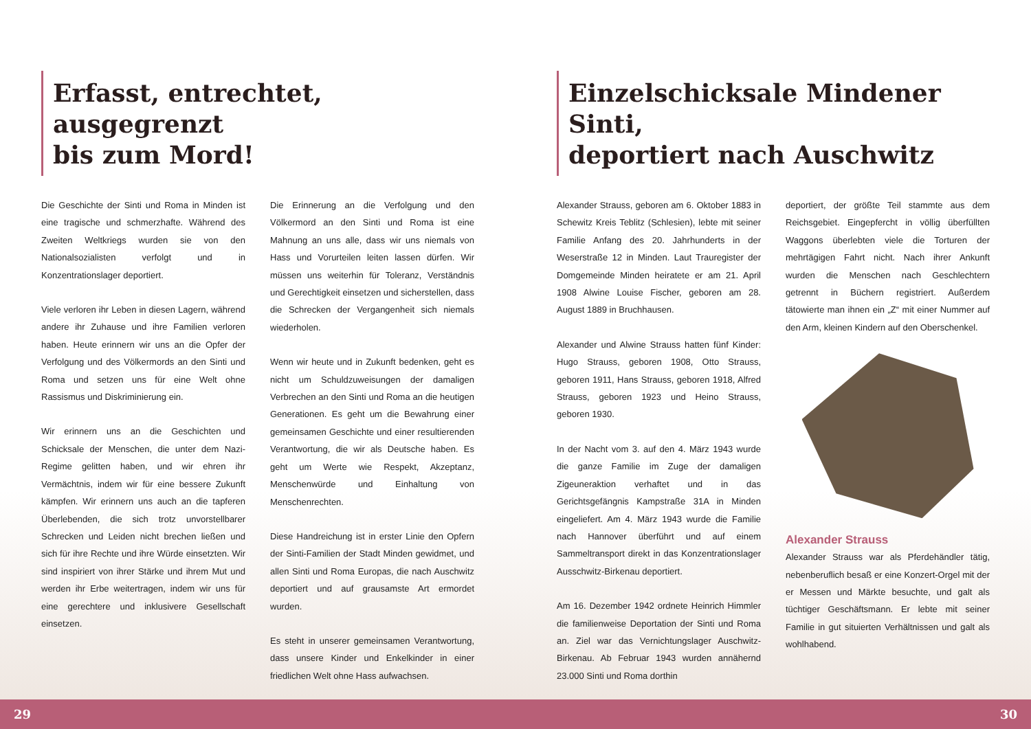Erfasst, entrechtet, ausgegrenzt
bis zum Mord!
Die Geschichte der Sinti und Roma in Minden ist eine tragische und schmerzhafte. Während des Zweiten Weltkriegs wurden sie von den Nationalsozialisten verfolgt und in Konzentrationslager deportiert.
Viele verloren ihr Leben in diesen Lagern, während andere ihr Zuhause und ihre Familien verloren haben. Heute erinnern wir uns an die Opfer der Verfolgung und des Völkermords an den Sinti und Roma und setzen uns für eine Welt ohne Rassismus und Diskriminierung ein.
Wir erinnern uns an die Geschichten und Schicksale der Menschen, die unter dem Nazi-Regime gelitten haben, und wir ehren ihr Vermächtnis, indem wir für eine bessere Zukunft kämpfen. Wir erinnern uns auch an die tapferen Überlebenden, die sich trotz unvorstellbarer Schrecken und Leiden nicht brechen ließen und sich für ihre Rechte und ihre Würde einsetzten. Wir sind inspiriert von ihrer Stärke und ihrem Mut und werden ihr Erbe weitertragen, indem wir uns für eine gerechtere und inklusivere Gesellschaft einsetzen.
Die Erinnerung an die Verfolgung und den Völkermord an den Sinti und Roma ist eine Mahnung an uns alle, dass wir uns niemals von Hass und Vorurteilen leiten lassen dürfen. Wir müssen uns weiterhin für Toleranz, Verständnis und Gerechtigkeit einsetzen und sicherstellen, dass die Schrecken der Vergangenheit sich niemals wiederholen.
Wenn wir heute und in Zukunft bedenken, geht es nicht um Schuldzuweisungen der damaligen Verbrechen an den Sinti und Roma an die heutigen Generationen. Es geht um die Bewahrung einer gemeinsamen Geschichte und einer resultierenden Verantwortung, die wir als Deutsche haben. Es geht um Werte wie Respekt, Akzeptanz, Menschenwürde und Einhaltung von Menschenrechten.
Diese Handreichung ist in erster Linie den Opfern der Sinti-Familien der Stadt Minden gewidmet, und allen Sinti und Roma Europas, die nach Auschwitz deportiert und auf grausamste Art ermordet wurden.
Es steht in unserer gemeinsamen Verantwortung, dass unsere Kinder und Enkelkinder in einer friedlichen Welt ohne Hass aufwachsen.
Einzelschicksale Mindener Sinti,
deportiert nach Auschwitz
Alexander Strauss, geboren am 6. Oktober 1883 in Schewitz Kreis Teblitz (Schlesien), lebte mit seiner Familie Anfang des 20. Jahrhunderts in der Weserstraße 12 in Minden. Laut Trauregister der Domgemeinde Minden heiratete er am 21. April 1908 Alwine Louise Fischer, geboren am 28. August 1889 in Bruchhausen.
Alexander und Alwine Strauss hatten fünf Kinder: Hugo Strauss, geboren 1908, Otto Strauss, geboren 1911, Hans Strauss, geboren 1918, Alfred Strauss, geboren 1923 und Heino Strauss, geboren 1930.
In der Nacht vom 3. auf den 4. März 1943 wurde die ganze Familie im Zuge der damaligen Zigeuneraktion verhaftet und in das Gerichtsgefängnis Kampstraße 31A in Minden eingeliefert. Am 4. März 1943 wurde die Familie nach Hannover überführt und auf einem Sammeltransport direkt in das Konzentrationslager Ausschwitz-Birkenau deportiert.
Am 16. Dezember 1942 ordnete Heinrich Himmler die familienweise Deportation der Sinti und Roma an. Ziel war das Vernichtungslager Auschwitz-Birkenau. Ab Februar 1943 wurden annähernd 23.000 Sinti und Roma dorthin
deportiert, der größte Teil stammte aus dem Reichsgebiet. Eingepfercht in völlig überfüllten Waggons überlebten viele die Torturen der mehrtägigen Fahrt nicht. Nach ihrer Ankunft wurden die Menschen nach Geschlechtern getrennt in Büchern registriert. Außerdem tätowierte man ihnen ein „Z“ mit einer Nummer auf den Arm, kleinen Kindern auf den Oberschenkel.
Alexander Strauss
Alexander Strauss war als Pferdehändler tätig, nebenberuflich besaß er eine Konzert-Orgel mit der er Messen und Märkte besuchte, und galt als tüchtiger Geschäftsmann. Er lebte mit seiner Familie in gut situierten Verhältnissen und galt als wohlhabend.
29 30